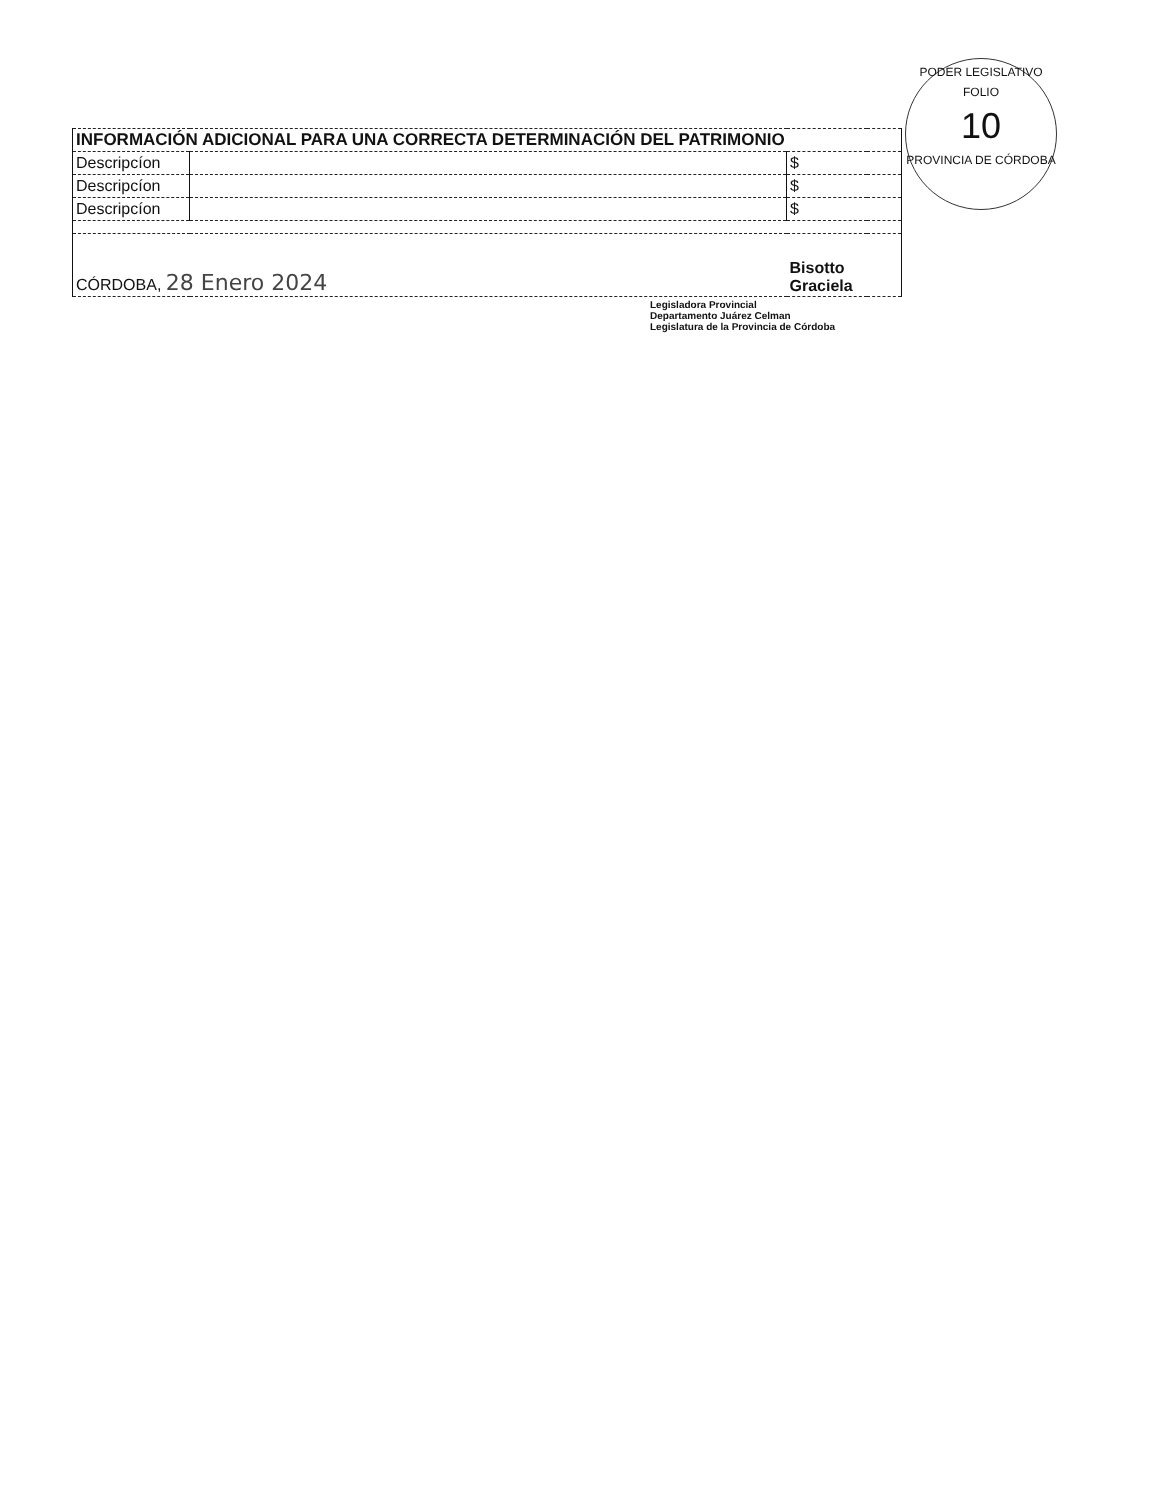PODER LEGISLATIVO
FOLIO
10
PROVINCIA DE CÓRDOBA
| INFORMACIÓN ADICIONAL PARA UNA CORRECTA DETERMINACIÓN DEL PATRIMONIO | | | |
| Descripcíon | | $ | |
| Descripcíon | | $ | |
| Descripcíon | | $ | |
| CÓRDOBA, 28 Enero 2024 | | Bisotto Graciela | |
Legisladora Provincial
Departamento Juárez Celman
Legislatura de la Provincia de Córdoba